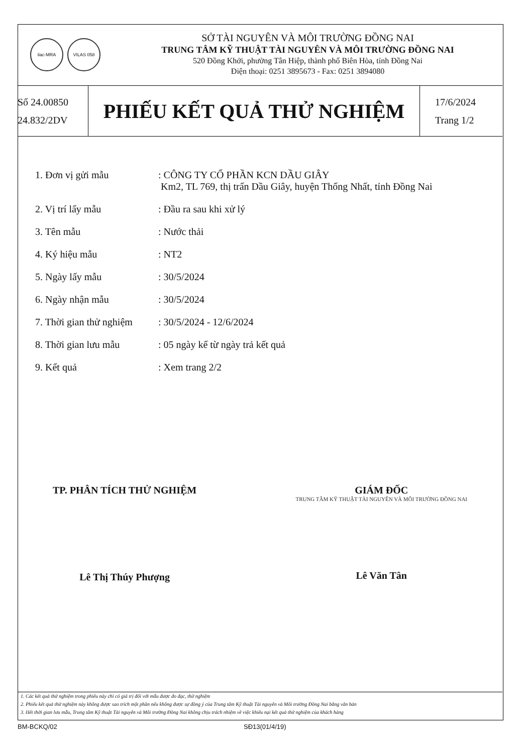ilac-MRA VILAS 058
SỞ TÀI NGUYÊN VÀ MÔI TRƯỜNG ĐỒNG NAI
TRUNG TÂM KỸ THUẬT TÀI NGUYÊN VÀ MÔI TRƯỜNG ĐỒNG NAI
520 Đồng Khởi, phường Tân Hiệp, thành phố Biên Hòa, tỉnh Đồng Nai
Điện thoại: 0251 3895673 - Fax: 0251 3894080
Số 24.00850
24.832/2DV
PHIẾU KẾT QUẢ THỬ NGHIỆM
17/6/2024
Trang 1/2
| 1. Đơn vị gửi mẫu | : CÔNG TY CỔ PHẦN KCN DẦU GIÂY Km2, TL 769, thị trấn Dầu Giây, huyện Thống Nhất, tỉnh Đồng Nai |
| 2. Vị trí lấy mẫu | : Đầu ra sau khi xử lý |
| 3. Tên mẫu | : Nước thải |
| 4. Ký hiệu mẫu | : NT2 |
| 5. Ngày lấy mẫu | : 30/5/2024 |
| 6. Ngày nhận mẫu | : 30/5/2024 |
| 7. Thời gian thử nghiệm | : 30/5/2024 - 12/6/2024 |
| 8. Thời gian lưu mẫu | : 05 ngày kể từ ngày trả kết quả |
| 9. Kết quả | : Xem trang 2/2 |
TP. PHÂN TÍCH THỬ NGHIỆM
Lê Thị Thúy Phượng
GIÁM ĐỐC
TRUNG TÂM KỸ THUẬT TÀI NGUYÊN VÀ MÔI TRƯỜNG ĐỒNG NAI
Lê Văn Tân
1. Các kết quả thử nghiệm trong phiếu này chỉ có giá trị đối với mẫu được đo đạc, thử nghiệm
2. Phiếu kết quả thử nghiệm này không được sao trích một phần nếu không được sự đồng ý của Trung tâm Kỹ thuật Tài nguyên và Môi trường Đồng Nai bằng văn bản
3. Hết thời gian lưu mẫu, Trung tâm Kỹ thuật Tài nguyên và Môi trường Đồng Nai không chịu trách nhiệm về việc khiếu nại kết quả thử nghiệm của khách hàng
BM-BCKQ/02 SĐ13(01/4/19)